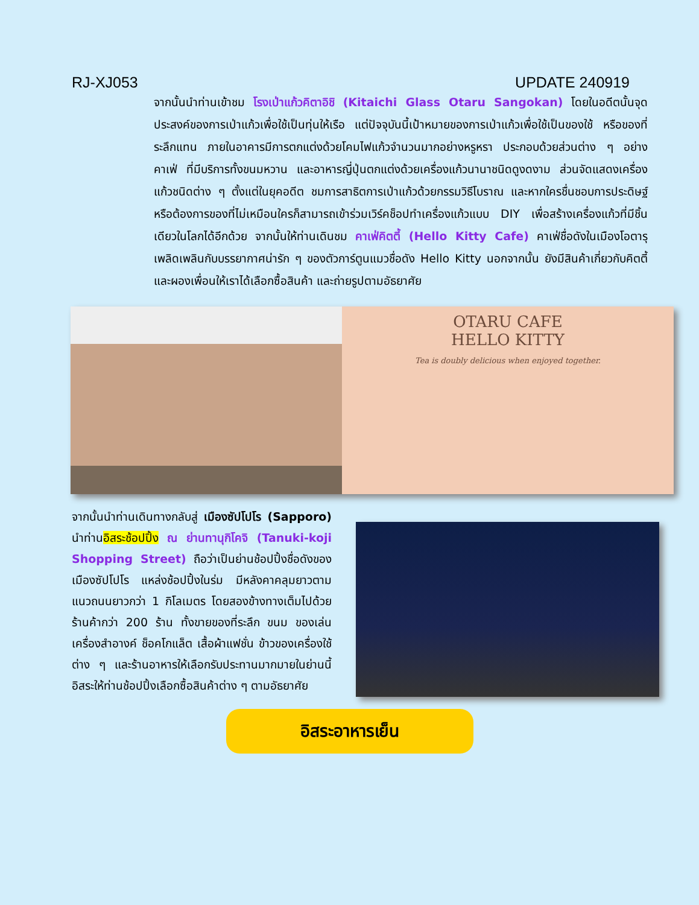RJ-XJ053 UPDATE 240919
จากนั้นนำท่านเข้าชม โรงเป่าแก้วคิตาอิชิ (Kitaichi Glass Otaru Sangokan) โดยในอดีตนั้นจุดประสงค์ของการเป่าแก้วเพื่อใช้เป็นทุ่นให้เรือ แต่ปัจจุบันนี้เป้าหมายของการเป่าแก้วเพื่อใช้เป็นของใช้ หรือของที่ระลึกแทน ภายในอาคารมีการตกแต่งด้วยโคมไฟแก้วจำนวนมากอย่างหรูหรา ประกอบด้วยส่วนต่าง ๆ อย่าง คาเฟ่ ที่มีบริการทั้งขนมหวาน และอาหารญี่ปุ่นตกแต่งด้วยเครื่องแก้วนานาชนิดดูงดงาม ส่วนจัดแสดงเครื่องแก้วชนิดต่าง ๆ ตั้งแต่ในยุคอดีต ชมการสาธิตการเป่าแก้วด้วยกรรมวิธีโบราณ และหากใครชื่นชอบการประดิษฐ์หรือต้องการของที่ไม่เหมือนใครก็สามารถเข้าร่วมเวิร์คช็อปทำเครื่องแก้วแบบ DIY เพื่อสร้างเครื่องแก้วที่มีชิ้นเดียวในโลกได้อีกด้วย จากนั้นให้ท่านเดินชม คาเฟ่คิตตี้ (Hello Kitty Cafe) คาเฟ่ชื่อดังในเมืองโอตารุ เพลิดเพลินกับบรรยากาศน่ารัก ๆ ของตัวการ์ตูนแมวชื่อดัง Hello Kitty นอกจากนั้น ยังมีสินค้าเกี่ยวกับคิตตี้ และผองเพื่อนให้เราได้เลือกซื้อสินค้า และถ่ายรูปตามอัธยาศัย
OTARU CAFE
HELLO KITTY
Tea is doubly delicious when enjoyed together.
จากนั้นนำท่านเดินทางกลับสู่ เมืองซัปโปโร (Sapporo) นำท่านอิสระช้อปปิ้ง ณ ย่านทานุกิโคจิ (Tanuki-koji Shopping Street) ถือว่าเป็นย่านช้อปปิ้งชื่อดังของเมืองซัปโปโร แหล่งช้อปปิ้งในร่ม มีหลังคาคลุมยาวตามแนวถนนยาวกว่า 1 กิโลเมตร โดยสองข้างทางเต็มไปด้วยร้านค้ากว่า 200 ร้าน ทั้งขายของที่ระลึก ขนม ของเล่น เครื่องสำอางค์ ช็อคโกแล็ต เสื้อผ้าแฟชั่น ข้าวของเครื่องใช้ต่าง ๆ และร้านอาหารให้เลือกรับประทานมากมายในย่านนี้ อิสระให้ท่านช้อปปิ้งเลือกซื้อสินค้าต่าง ๆ ตามอัธยาศัย
อิสระอาหารเย็น